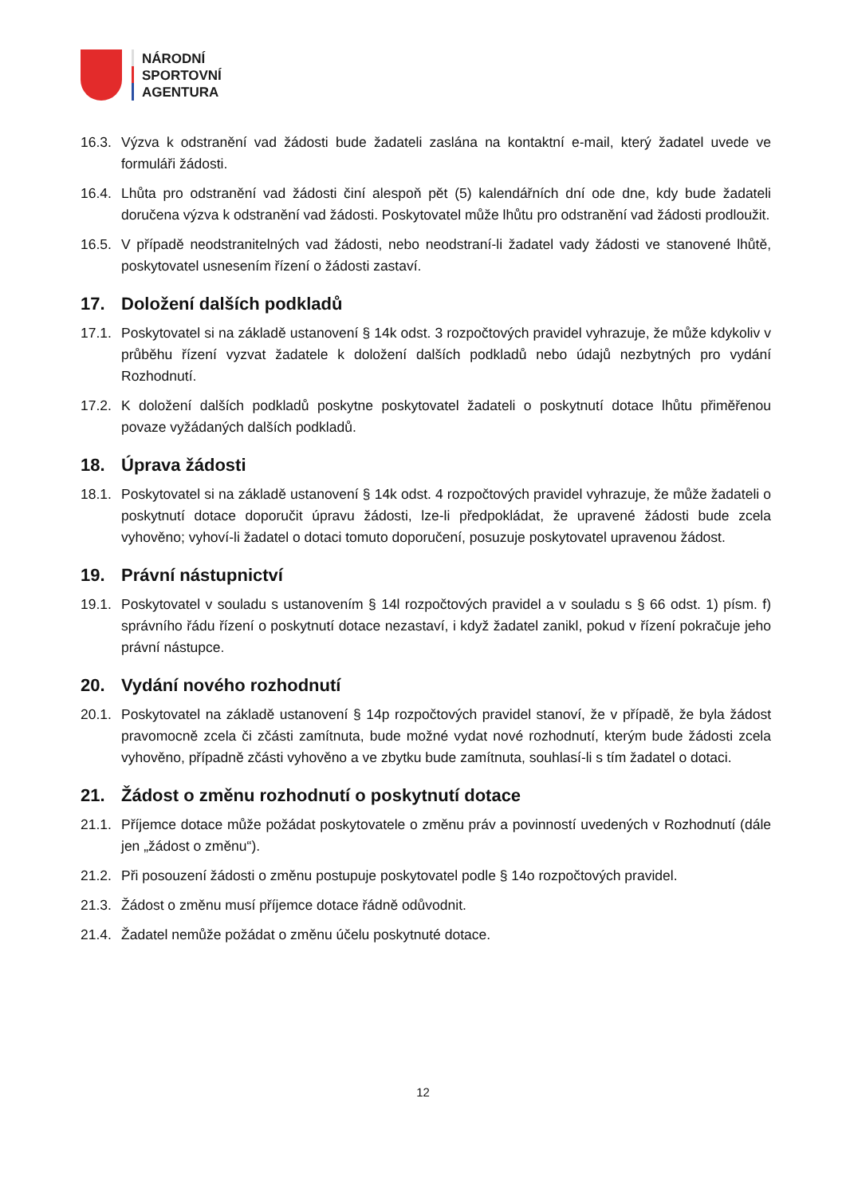NÁRODNÍ
SPORTOVNÍ
AGENTURA
16.3. Výzva k odstranění vad žádosti bude žadateli zaslána na kontaktní e-mail, který žadatel uvede ve formuláři žádosti.
16.4. Lhůta pro odstranění vad žádosti činí alespoň pět (5) kalendářních dní ode dne, kdy bude žadateli doručena výzva k odstranění vad žádosti. Poskytovatel může lhůtu pro odstranění vad žádosti prodloužit.
16.5. V případě neodstranitelných vad žádosti, nebo neodstraní-li žadatel vady žádosti ve stanovené lhůtě, poskytovatel usnesením řízení o žádosti zastaví.
17. Doložení dalších podkladů
17.1. Poskytovatel si na základě ustanovení § 14k odst. 3 rozpočtových pravidel vyhrazuje, že může kdykoliv v průběhu řízení vyzvat žadatele k doložení dalších podkladů nebo údajů nezbytných pro vydání Rozhodnutí.
17.2. K doložení dalších podkladů poskytne poskytovatel žadateli o poskytnutí dotace lhůtu přiměřenou povaze vyžádaných dalších podkladů.
18. Úprava žádosti
18.1. Poskytovatel si na základě ustanovení § 14k odst. 4 rozpočtových pravidel vyhrazuje, že může žadateli o poskytnutí dotace doporučit úpravu žádosti, lze-li předpokládat, že upravené žádosti bude zcela vyhověno; vyhoví-li žadatel o dotaci tomuto doporučení, posuzuje poskytovatel upravenou žádost.
19. Právní nástupnictví
19.1. Poskytovatel v souladu s ustanovením § 14l rozpočtových pravidel a v souladu s § 66 odst. 1) písm. f) správního řádu řízení o poskytnutí dotace nezastaví, i když žadatel zanikl, pokud v řízení pokračuje jeho právní nástupce.
20. Vydání nového rozhodnutí
20.1. Poskytovatel na základě ustanovení § 14p rozpočtových pravidel stanoví, že v případě, že byla žádost pravomocně zcela či zčásti zamítnuta, bude možné vydat nové rozhodnutí, kterým bude žádosti zcela vyhověno, případně zčásti vyhověno a ve zbytku bude zamítnuta, souhlasí-li s tím žadatel o dotaci.
21. Žádost o změnu rozhodnutí o poskytnutí dotace
21.1. Příjemce dotace může požádat poskytovatele o změnu práv a povinností uvedených v Rozhodnutí (dále jen „žádost o změnu“).
21.2. Při posouzení žádosti o změnu postupuje poskytovatel podle § 14o rozpočtových pravidel.
21.3. Žádost o změnu musí příjemce dotace řádně odůvodnit.
21.4. Žadatel nemůže požádat o změnu účelu poskytnuté dotace.
12